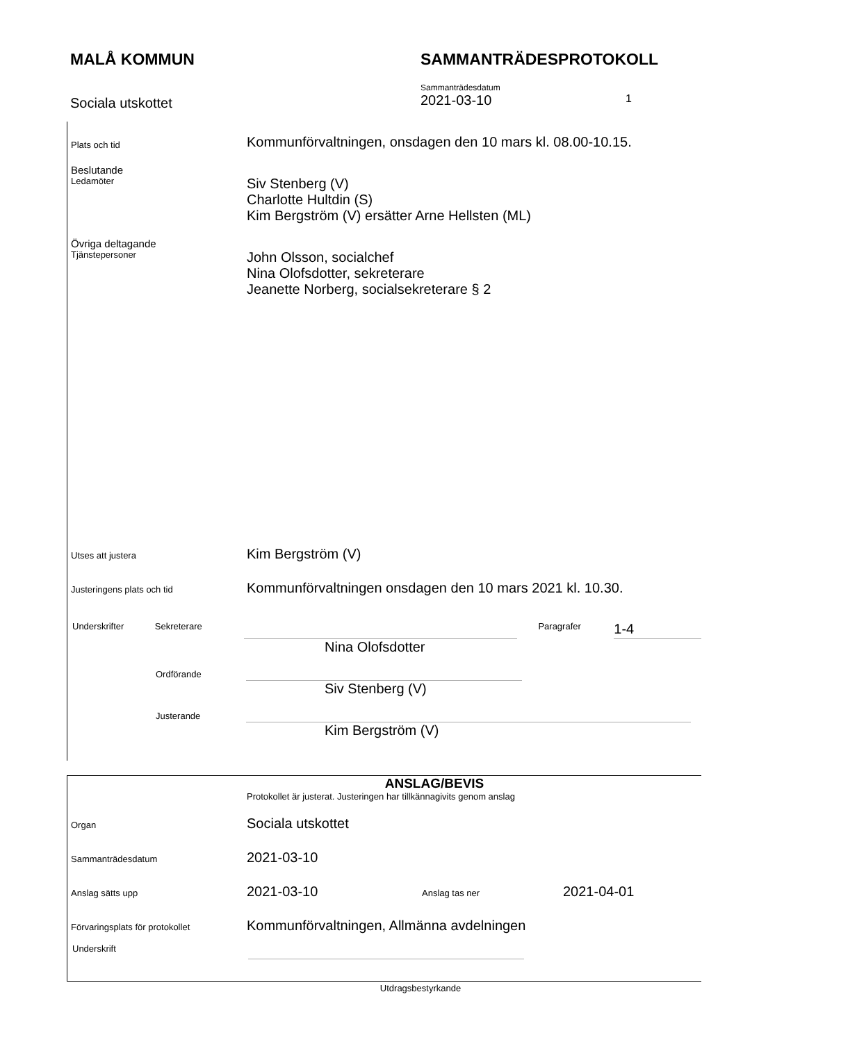MALÅ KOMMUN SAMMANTRÄDESPROTOKOLL
Sociala utskottet
Sammanträdesdatum
2021-03-10 1
Plats och tid
Kommunförvaltningen, onsdagen den 10 mars kl. 08.00-10.15.
Beslutande
Ledamöter
Siv Stenberg (V)
Charlotte Hultdin (S)
Kim Bergström (V) ersätter Arne Hellsten (ML)
Övriga deltagande
Tjänstepersoner
John Olsson, socialchef
Nina Olofsdotter, sekreterare
Jeanette Norberg, socialsekreterare § 2
Utses att justera
Kim Bergström (V)
Justeringens plats och tid
Kommunförvaltningen onsdagen den 10 mars 2021 kl. 10.30.
Underskrifter Sekreterare Paragrafer
1-4
Nina Olofsdotter
Ordförande
Siv Stenberg (V)
Justerande
Kim Bergström (V)
ANSLAG/BEVIS
Protokollet är justerat. Justeringen har tillkännagivits genom anslag
Organ
Sociala utskottet
Sammanträdesdatum
2021-03-10
Anslag sätts upp
2021-03-10
Anslag tas ner
2021-04-01
Förvaringsplats för protokollet
Kommunförvaltningen, Allmänna avdelningen
Underskrift
Utdragsbestyrkande